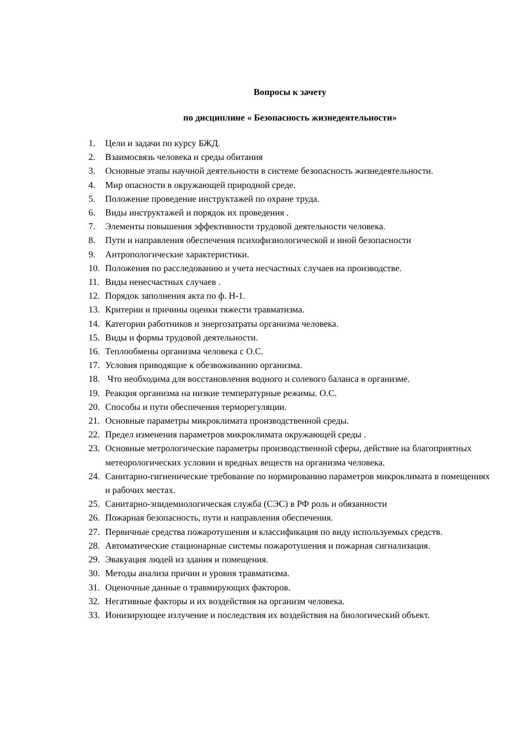Вопросы к зачету
по дисциплине « Безопасность жизнедеятельности»
1. Цели и задачи по курсу БЖД.
2. Взаимосвязь человека и среды обитания
3. Основные этапы научной деятельности в системе безопасность жизнедеятельности.
4. Мир опасности в окружающей природной среде.
5. Положение проведение инструктажей по охране труда.
6. Виды инструктажей и порядок их проведения .
7. Элементы повышения эффективности трудовой деятельности человека.
8. Пути и направления обеспечения психофизиологической и иной безопасности
9. Антропологические характеристики.
10. Положения по расследованию и учета несчастных случаев на производстве.
11. Виды ненесчастных случаев .
12. Порядок заполнения акта по ф. Н-1.
13. Критерии и причины оценки тяжести травматизма.
14. Категории работников и энергозатраты организма человека.
15. Виды и формы трудовой деятельности.
16. Теплообмены организма человека с О.С.
17. Условия приводящие к обезвоживанию организма.
18. Что необходима для восстановления водного и солевого баланса в организме.
19. Реакция организма на низкие температурные режимы. О.С.
20. Способы и пути обеспечения терморегуляции.
21. Основные параметры микроклимата производственной среды.
22. Предел изменения параметров микроклимата окружающей среды .
23. Основные метрологические параметры производственной сферы, действие на благоприятных метеорологических условии и вредных веществ на организма человека.
24. Санитарно-гигиенические требование по нормированию параметров микроклимата в помещениях и рабочих местах.
25. Санитарно-эпидемиологическая служба (СЭС) в РФ роль и обязанности
26. Пожарная безопасность, пути и направления обеспечения.
27. Первичные средства пожаротушения и классификация по виду используемых средств.
28. Автоматические стационарные системы пожаротушения и пожарная сигнализация.
29. Эвакуация людей из здания и помещения.
30. Методы анализа причин и уровня травматизма.
31. Оценочные данные о травмирующих факторов.
32. Негативные факторы и их воздействия на организм человека.
33. Ионизирующее излучение и последствия их воздействия на биологический объект.